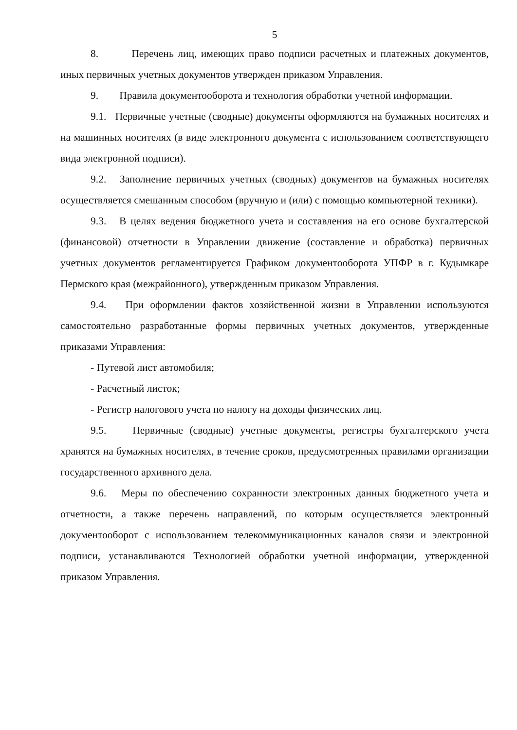5
8. Перечень лиц, имеющих право подписи расчетных и платежных документов, иных первичных учетных документов утвержден приказом Управления.
9. Правила документооборота и технология обработки учетной информации.
9.1. Первичные учетные (сводные) документы оформляются на бумажных носителях и на машинных носителях (в виде электронного документа с использованием соответствующего вида электронной подписи).
9.2. Заполнение первичных учетных (сводных) документов на бумажных носителях осуществляется смешанным способом (вручную и (или) с помощью компьютерной техники).
9.3. В целях ведения бюджетного учета и составления на его основе бухгалтерской (финансовой) отчетности в Управлении движение (составление и обработка) первичных учетных документов регламентируется Графиком документооборота УПФР в г. Кудымкаре Пермского края (межрайонного), утвержденным приказом Управления.
9.4. При оформлении фактов хозяйственной жизни в Управлении используются самостоятельно разработанные формы первичных учетных документов, утвержденные приказами Управления:
- Путевой лист автомобиля;
- Расчетный листок;
- Регистр налогового учета по налогу на доходы физических лиц.
9.5. Первичные (сводные) учетные документы, регистры бухгалтерского учета хранятся на бумажных носителях, в течение сроков, предусмотренных правилами организации государственного архивного дела.
9.6. Меры по обеспечению сохранности электронных данных бюджетного учета и отчетности, а также перечень направлений, по которым осуществляется электронный документооборот с использованием телекоммуникационных каналов связи и электронной подписи, устанавливаются Технологией обработки учетной информации, утвержденной приказом Управления.